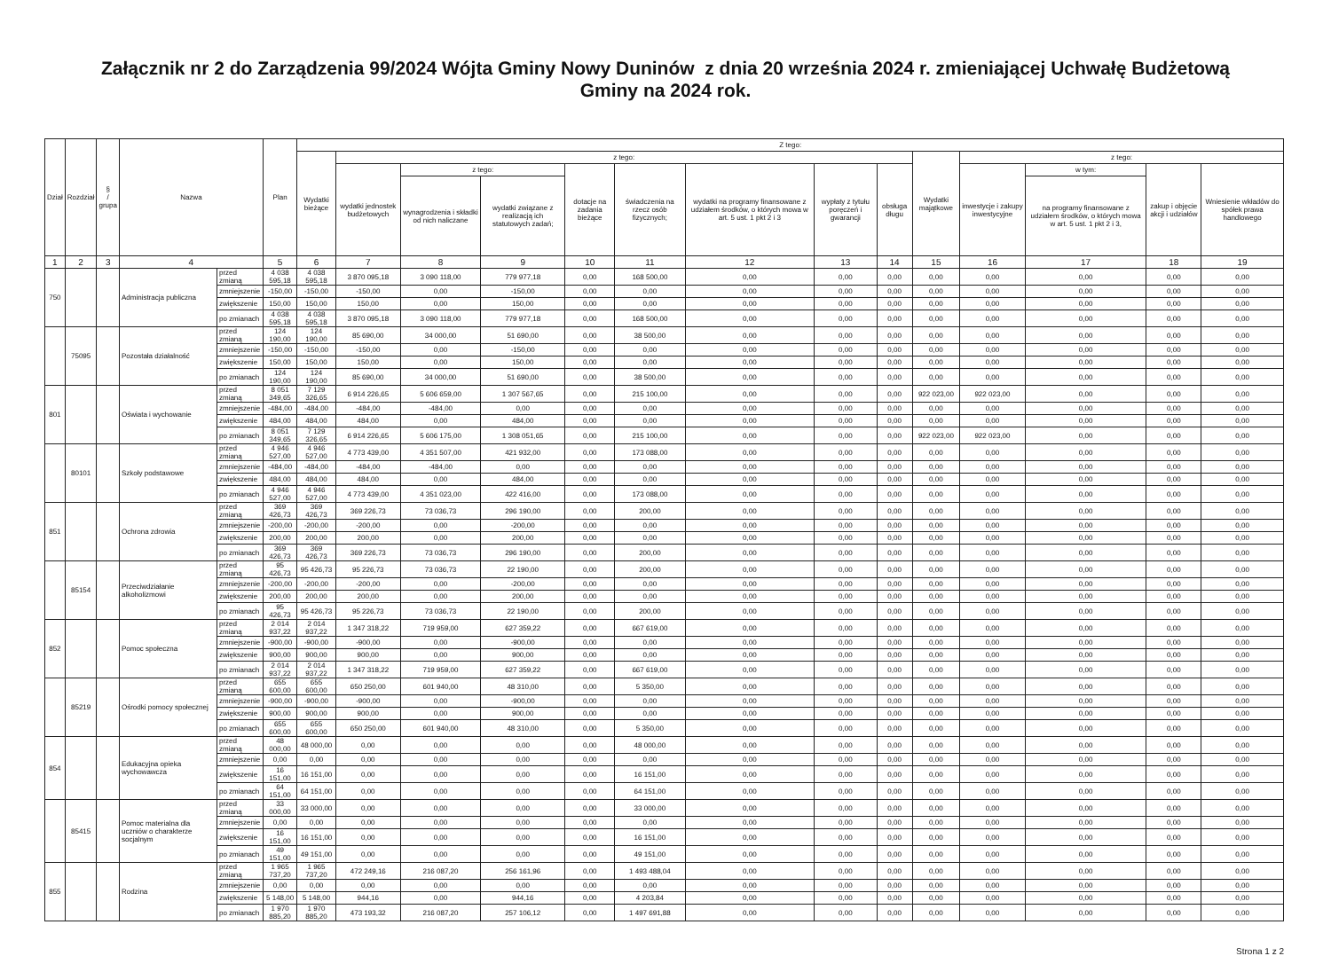Załącznik nr 2 do Zarządzenia 99/2024 Wójta Gminy Nowy Duninów z dnia 20 września 2024 r. zmieniającej Uchwałę Budżetową
Gminy na 2024 rok.
| Dział | Rozdział | § / grupa | Nazwa | | Plan | Z tego: | | | | | | | | | | | | | |
| --- | --- | --- | --- | --- | --- | --- | --- | --- | --- | --- | --- | --- | --- | --- | --- | --- | --- | --- | --- |
| | | | | | | Wydatki bieżące | z tego: | | | | | | | | Wydatki majątkowe | z tego: | | | |
| | | | | | | | wydatki jednostek budżetowych | z tego: | | dotacje na zadania bieżące | świadczenia na rzecz osób fizycznych; | wydatki na programy finansowane z udziałem środków, o których mowa w art. 5 ust. 1 pkt 2 i 3 | wypłaty z tytułu poręczeń i gwarancji | obsługa długu | | inwestycje i zakupy inwestycyjne | w tym: | zakup i objęcie akcji i udziałów | Wniesienie wkładów do spółek prawa handlowego |
| | | | | | | | | wynagrodzenia i składki od nich naliczane | wydatki związane z realizacją ich statutowych zadań; | | | | | | | | na programy finansowane z udziałem środków, o których mowa w art. 5 ust. 1 pkt 2 i 3, | | |
| 1 | 2 | 3 | 4 | | 5 | 6 | 7 | 8 | 9 | 10 | 11 | 12 | 13 | 14 | 15 | 16 | 17 | 18 | 19 |
| 750 | | | Administracja publiczna | przed zmianą | 4 038 595,18 | 4 038 595,18 | 3 870 095,18 | 3 090 118,00 | 779 977,18 | 0,00 | 168 500,00 | 0,00 | 0,00 | 0,00 | 0,00 | 0,00 | 0,00 | 0,00 | 0,00 |
| | | | | zmniejszenie | -150,00 | -150,00 | -150,00 | 0,00 | -150,00 | 0,00 | 0,00 | 0,00 | 0,00 | 0,00 | 0,00 | 0,00 | 0,00 | 0,00 | 0,00 |
| | | | | zwiększenie | 150,00 | 150,00 | 150,00 | 0,00 | 150,00 | 0,00 | 0,00 | 0,00 | 0,00 | 0,00 | 0,00 | 0,00 | 0,00 | 0,00 | 0,00 |
| | | | | po zmianach | 4 038 595,18 | 4 038 595,18 | 3 870 095,18 | 3 090 118,00 | 779 977,18 | 0,00 | 168 500,00 | 0,00 | 0,00 | 0,00 | 0,00 | 0,00 | 0,00 | 0,00 | 0,00 |
| | 75095 | | Pozostała działalność | przed zmianą | 124 190,00 | 124 190,00 | 85 690,00 | 34 000,00 | 51 690,00 | 0,00 | 38 500,00 | 0,00 | 0,00 | 0,00 | 0,00 | 0,00 | 0,00 | 0,00 | 0,00 |
| | | | | zmniejszenie | -150,00 | -150,00 | -150,00 | 0,00 | -150,00 | 0,00 | 0,00 | 0,00 | 0,00 | 0,00 | 0,00 | 0,00 | 0,00 | 0,00 | 0,00 |
| | | | | zwiększenie | 150,00 | 150,00 | 150,00 | 0,00 | 150,00 | 0,00 | 0,00 | 0,00 | 0,00 | 0,00 | 0,00 | 0,00 | 0,00 | 0,00 | 0,00 |
| | | | | po zmianach | 124 190,00 | 124 190,00 | 85 690,00 | 34 000,00 | 51 690,00 | 0,00 | 38 500,00 | 0,00 | 0,00 | 0,00 | 0,00 | 0,00 | 0,00 | 0,00 | 0,00 |
| 801 | | | Oświata i wychowanie | przed zmianą | 8 051 349,65 | 7 129 326,65 | 6 914 226,65 | 5 606 659,00 | 1 307 567,65 | 0,00 | 215 100,00 | 0,00 | 0,00 | 0,00 | 922 023,00 | 922 023,00 | 0,00 | 0,00 | 0,00 |
| | | | | zmniejszenie | -484,00 | -484,00 | -484,00 | -484,00 | 0,00 | 0,00 | 0,00 | 0,00 | 0,00 | 0,00 | 0,00 | 0,00 | 0,00 | 0,00 | 0,00 |
| | | | | zwiększenie | 484,00 | 484,00 | 484,00 | 0,00 | 484,00 | 0,00 | 0,00 | 0,00 | 0,00 | 0,00 | 0,00 | 0,00 | 0,00 | 0,00 | 0,00 |
| | | | | po zmianach | 8 051 349,65 | 7 129 326,65 | 6 914 226,65 | 5 606 175,00 | 1 308 051,65 | 0,00 | 215 100,00 | 0,00 | 0,00 | 0,00 | 922 023,00 | 922 023,00 | 0,00 | 0,00 | 0,00 |
| | 80101 | | Szkoły podstawowe | przed zmianą | 4 946 527,00 | 4 946 527,00 | 4 773 439,00 | 4 351 507,00 | 421 932,00 | 0,00 | 173 088,00 | 0,00 | 0,00 | 0,00 | 0,00 | 0,00 | 0,00 | 0,00 | 0,00 |
| | | | | zmniejszenie | -484,00 | -484,00 | -484,00 | -484,00 | 0,00 | 0,00 | 0,00 | 0,00 | 0,00 | 0,00 | 0,00 | 0,00 | 0,00 | 0,00 | 0,00 |
| | | | | zwiększenie | 484,00 | 484,00 | 484,00 | 0,00 | 484,00 | 0,00 | 0,00 | 0,00 | 0,00 | 0,00 | 0,00 | 0,00 | 0,00 | 0,00 | 0,00 |
| | | | | po zmianach | 4 946 527,00 | 4 946 527,00 | 4 773 439,00 | 4 351 023,00 | 422 416,00 | 0,00 | 173 088,00 | 0,00 | 0,00 | 0,00 | 0,00 | 0,00 | 0,00 | 0,00 | 0,00 |
| 851 | | | Ochrona zdrowia | przed zmianą | 369 426,73 | 369 426,73 | 369 226,73 | 73 036,73 | 296 190,00 | 0,00 | 200,00 | 0,00 | 0,00 | 0,00 | 0,00 | 0,00 | 0,00 | 0,00 | 0,00 |
| | | | | zmniejszenie | -200,00 | -200,00 | -200,00 | 0,00 | -200,00 | 0,00 | 0,00 | 0,00 | 0,00 | 0,00 | 0,00 | 0,00 | 0,00 | 0,00 | 0,00 |
| | | | | zwiększenie | 200,00 | 200,00 | 200,00 | 0,00 | 200,00 | 0,00 | 0,00 | 0,00 | 0,00 | 0,00 | 0,00 | 0,00 | 0,00 | 0,00 | 0,00 |
| | | | | po zmianach | 369 426,73 | 369 426,73 | 369 226,73 | 73 036,73 | 296 190,00 | 0,00 | 200,00 | 0,00 | 0,00 | 0,00 | 0,00 | 0,00 | 0,00 | 0,00 | 0,00 |
| | 85154 | | Przeciwdziałanie alkoholizmowi | przed zmianą | 95 426,73 | 95 426,73 | 95 226,73 | 73 036,73 | 22 190,00 | 0,00 | 200,00 | 0,00 | 0,00 | 0,00 | 0,00 | 0,00 | 0,00 | 0,00 | 0,00 |
| | | | | zmniejszenie | -200,00 | -200,00 | -200,00 | 0,00 | -200,00 | 0,00 | 0,00 | 0,00 | 0,00 | 0,00 | 0,00 | 0,00 | 0,00 | 0,00 | 0,00 |
| | | | | zwiększenie | 200,00 | 200,00 | 200,00 | 0,00 | 200,00 | 0,00 | 0,00 | 0,00 | 0,00 | 0,00 | 0,00 | 0,00 | 0,00 | 0,00 | 0,00 |
| | | | | po zmianach | 95 426,73 | 95 426,73 | 95 226,73 | 73 036,73 | 22 190,00 | 0,00 | 200,00 | 0,00 | 0,00 | 0,00 | 0,00 | 0,00 | 0,00 | 0,00 | 0,00 |
| 852 | | | Pomoc społeczna | przed zmianą | 2 014 937,22 | 2 014 937,22 | 1 347 318,22 | 719 959,00 | 627 359,22 | 0,00 | 667 619,00 | 0,00 | 0,00 | 0,00 | 0,00 | 0,00 | 0,00 | 0,00 | 0,00 |
| | | | | zmniejszenie | -900,00 | -900,00 | -900,00 | 0,00 | -900,00 | 0,00 | 0,00 | 0,00 | 0,00 | 0,00 | 0,00 | 0,00 | 0,00 | 0,00 | 0,00 |
| | | | | zwiększenie | 900,00 | 900,00 | 900,00 | 0,00 | 900,00 | 0,00 | 0,00 | 0,00 | 0,00 | 0,00 | 0,00 | 0,00 | 0,00 | 0,00 | 0,00 |
| | | | | po zmianach | 2 014 937,22 | 2 014 937,22 | 1 347 318,22 | 719 959,00 | 627 359,22 | 0,00 | 667 619,00 | 0,00 | 0,00 | 0,00 | 0,00 | 0,00 | 0,00 | 0,00 | 0,00 |
| | 85219 | | Ośrodki pomocy społecznej | przed zmianą | 655 600,00 | 655 600,00 | 650 250,00 | 601 940,00 | 48 310,00 | 0,00 | 5 350,00 | 0,00 | 0,00 | 0,00 | 0,00 | 0,00 | 0,00 | 0,00 | 0,00 |
| | | | | zmniejszenie | -900,00 | -900,00 | -900,00 | 0,00 | -900,00 | 0,00 | 0,00 | 0,00 | 0,00 | 0,00 | 0,00 | 0,00 | 0,00 | 0,00 | 0,00 |
| | | | | zwiększenie | 900,00 | 900,00 | 900,00 | 0,00 | 900,00 | 0,00 | 0,00 | 0,00 | 0,00 | 0,00 | 0,00 | 0,00 | 0,00 | 0,00 | 0,00 |
| | | | | po zmianach | 655 600,00 | 655 600,00 | 650 250,00 | 601 940,00 | 48 310,00 | 0,00 | 5 350,00 | 0,00 | 0,00 | 0,00 | 0,00 | 0,00 | 0,00 | 0,00 | 0,00 |
| 854 | | | Edukacyjna opieka wychowawcza | przed zmianą | 48 000,00 | 48 000,00 | 0,00 | 0,00 | 0,00 | 0,00 | 48 000,00 | 0,00 | 0,00 | 0,00 | 0,00 | 0,00 | 0,00 | 0,00 | 0,00 |
| | | | | zmniejszenie | 0,00 | 0,00 | 0,00 | 0,00 | 0,00 | 0,00 | 0,00 | 0,00 | 0,00 | 0,00 | 0,00 | 0,00 | 0,00 | 0,00 | 0,00 |
| | | | | zwiększenie | 16 151,00 | 16 151,00 | 0,00 | 0,00 | 0,00 | 0,00 | 16 151,00 | 0,00 | 0,00 | 0,00 | 0,00 | 0,00 | 0,00 | 0,00 | 0,00 |
| | | | | po zmianach | 64 151,00 | 64 151,00 | 0,00 | 0,00 | 0,00 | 0,00 | 64 151,00 | 0,00 | 0,00 | 0,00 | 0,00 | 0,00 | 0,00 | 0,00 | 0,00 |
| | 85415 | | Pomoc materialna dla uczniów o charakterze socjalnym | przed zmianą | 33 000,00 | 33 000,00 | 0,00 | 0,00 | 0,00 | 0,00 | 33 000,00 | 0,00 | 0,00 | 0,00 | 0,00 | 0,00 | 0,00 | 0,00 | 0,00 |
| | | | | zmniejszenie | 0,00 | 0,00 | 0,00 | 0,00 | 0,00 | 0,00 | 0,00 | 0,00 | 0,00 | 0,00 | 0,00 | 0,00 | 0,00 | 0,00 | 0,00 |
| | | | | zwiększenie | 16 151,00 | 16 151,00 | 0,00 | 0,00 | 0,00 | 0,00 | 16 151,00 | 0,00 | 0,00 | 0,00 | 0,00 | 0,00 | 0,00 | 0,00 | 0,00 |
| | | | | po zmianach | 49 151,00 | 49 151,00 | 0,00 | 0,00 | 0,00 | 0,00 | 49 151,00 | 0,00 | 0,00 | 0,00 | 0,00 | 0,00 | 0,00 | 0,00 | 0,00 |
| 855 | | | Rodzina | przed zmianą | 1 965 737,20 | 1 965 737,20 | 472 249,16 | 216 087,20 | 256 161,96 | 0,00 | 1 493 488,04 | 0,00 | 0,00 | 0,00 | 0,00 | 0,00 | 0,00 | 0,00 | 0,00 |
| | | | | zmniejszenie | 0,00 | 0,00 | 0,00 | 0,00 | 0,00 | 0,00 | 0,00 | 0,00 | 0,00 | 0,00 | 0,00 | 0,00 | 0,00 | 0,00 | 0,00 |
| | | | | zwiększenie | 5 148,00 | 5 148,00 | 944,16 | 0,00 | 944,16 | 0,00 | 4 203,84 | 0,00 | 0,00 | 0,00 | 0,00 | 0,00 | 0,00 | 0,00 | 0,00 |
| | | | | po zmianach | 1 970 885,20 | 1 970 885,20 | 473 193,32 | 216 087,20 | 257 106,12 | 0,00 | 1 497 691,88 | 0,00 | 0,00 | 0,00 | 0,00 | 0,00 | 0,00 | 0,00 | 0,00 |
Strona 1 z 2